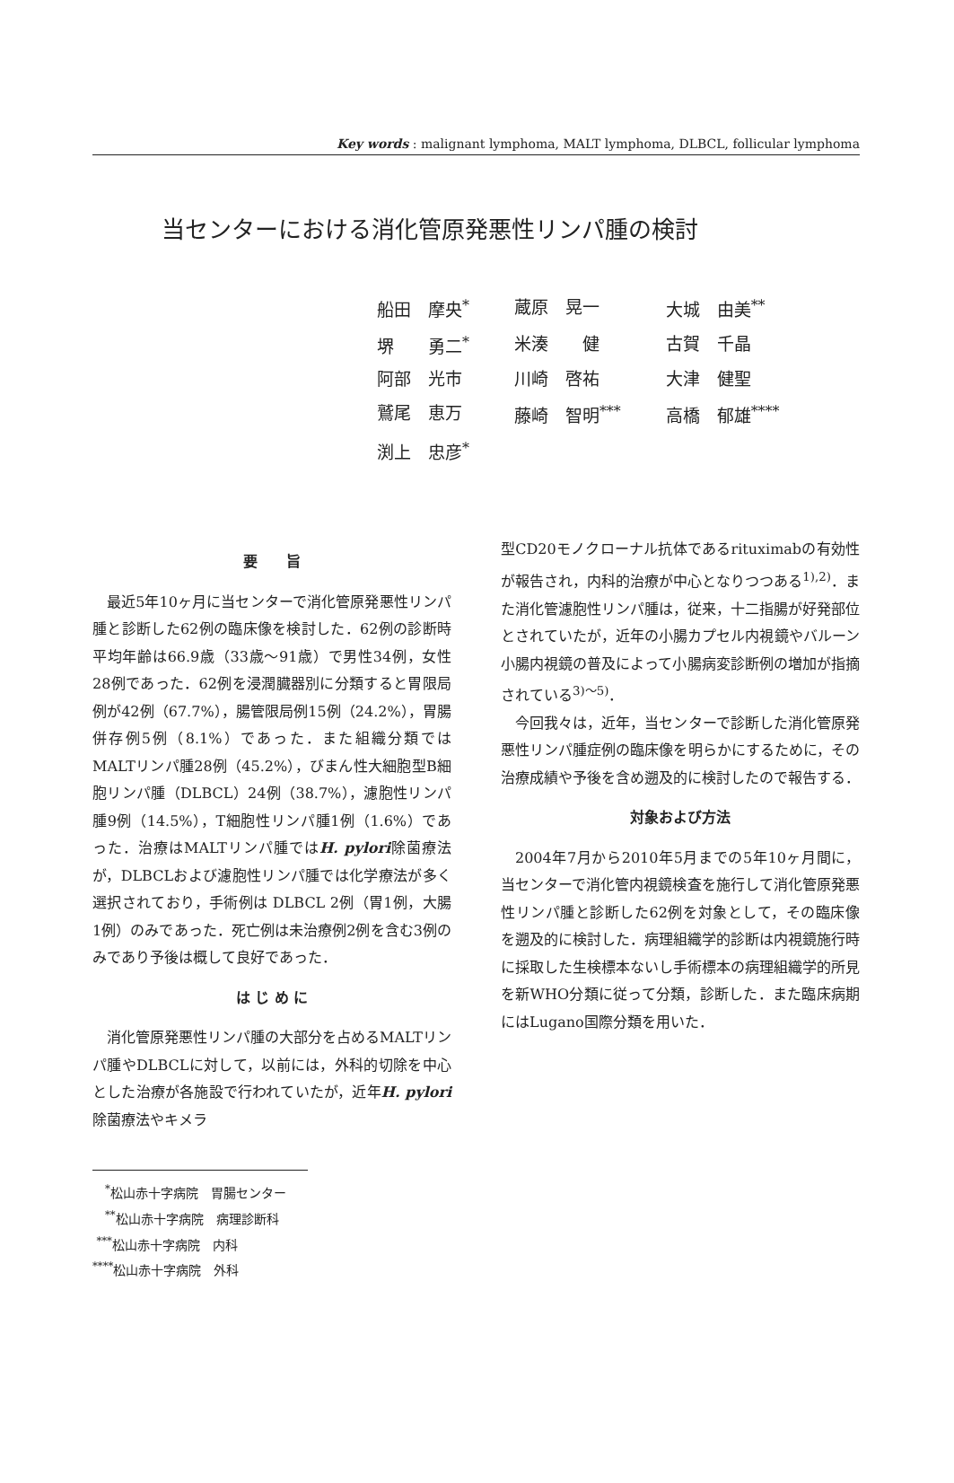Key words : malignant lymphoma, MALT lymphoma, DLBCL, follicular lymphoma
当センターにおける消化管原発悪性リンパ腫の検討
| 船田 摩央<sup>*</sup> | 蔵原 晃一 | 大城 由美<sup>**</sup> |
| 堺 勇二<sup>*</sup> | 米湊 健 | 古賀 千晶 |
| 阿部 光市 | 川崎 啓祐 | 大津 健聖 |
| 鷲尾 恵万 | 藤崎 智明<sup>***</sup> | 高橋 郁雄<sup>****</sup> |
| 渕上 忠彦<sup>*</sup> | | |
要　　旨
最近5年10ヶ月に当センターで消化管原発悪性リンパ腫と診断した62例の臨床像を検討した．62例の診断時平均年齢は66.9歳（33歳～91歳）で男性34例，女性28例であった．62例を浸潤臓器別に分類すると胃限局例が42例（67.7%），腸管限局例15例（24.2%），胃腸併存例5例（8.1%）であった．また組織分類ではMALTリンパ腫28例（45.2%），びまん性大細胞型B細胞リンパ腫（DLBCL）24例（38.7%），濾胞性リンパ腫9例（14.5%），T細胞性リンパ腫1例（1.6%）であった．治療はMALTリンパ腫ではH. pylori除菌療法が，DLBCLおよび濾胞性リンパ腫では化学療法が多く選択されており，手術例は DLBCL 2例（胃1例，大腸1例）のみであった．死亡例は未治療例2例を含む3例のみであり予後は概して良好であった．
は じ め に
消化管原発悪性リンパ腫の大部分を占めるMALTリンパ腫やDLBCLに対して，以前には，外科的切除を中心とした治療が各施設で行われていたが，近年H. pylori除菌療法やキメラ
　<sup>*</sup> 松山赤十字病院　胃腸センター
　<sup>**</sup> 松山赤十字病院　病理診断科
<sup>***</sup> 松山赤十字病院　内科
<sup>****</sup>松山赤十字病院　外科
型CD20モノクローナル抗体であるrituximabの有効性が報告され，内科的治療が中心となりつつある<sup>1),2)</sup>．また消化管濾胞性リンパ腫は，従来，十二指腸が好発部位とされていたが，近年の小腸カプセル内視鏡やバルーン小腸内視鏡の普及によって小腸病変診断例の増加が指摘されている<sup>3)～5)</sup>．
今回我々は，近年，当センターで診断した消化管原発悪性リンパ腫症例の臨床像を明らかにするために，その治療成績や予後を含め遡及的に検討したので報告する．
対象および方法
2004年7月から2010年5月までの5年10ヶ月間に，当センターで消化管内視鏡検査を施行して消化管原発悪性リンパ腫と診断した62例を対象として，その臨床像を遡及的に検討した．病理組織学的診断は内視鏡施行時に採取した生検標本ないし手術標本の病理組織学的所見を新WHO分類に従って分類，診断した．また臨床病期にはLugano国際分類を用いた．